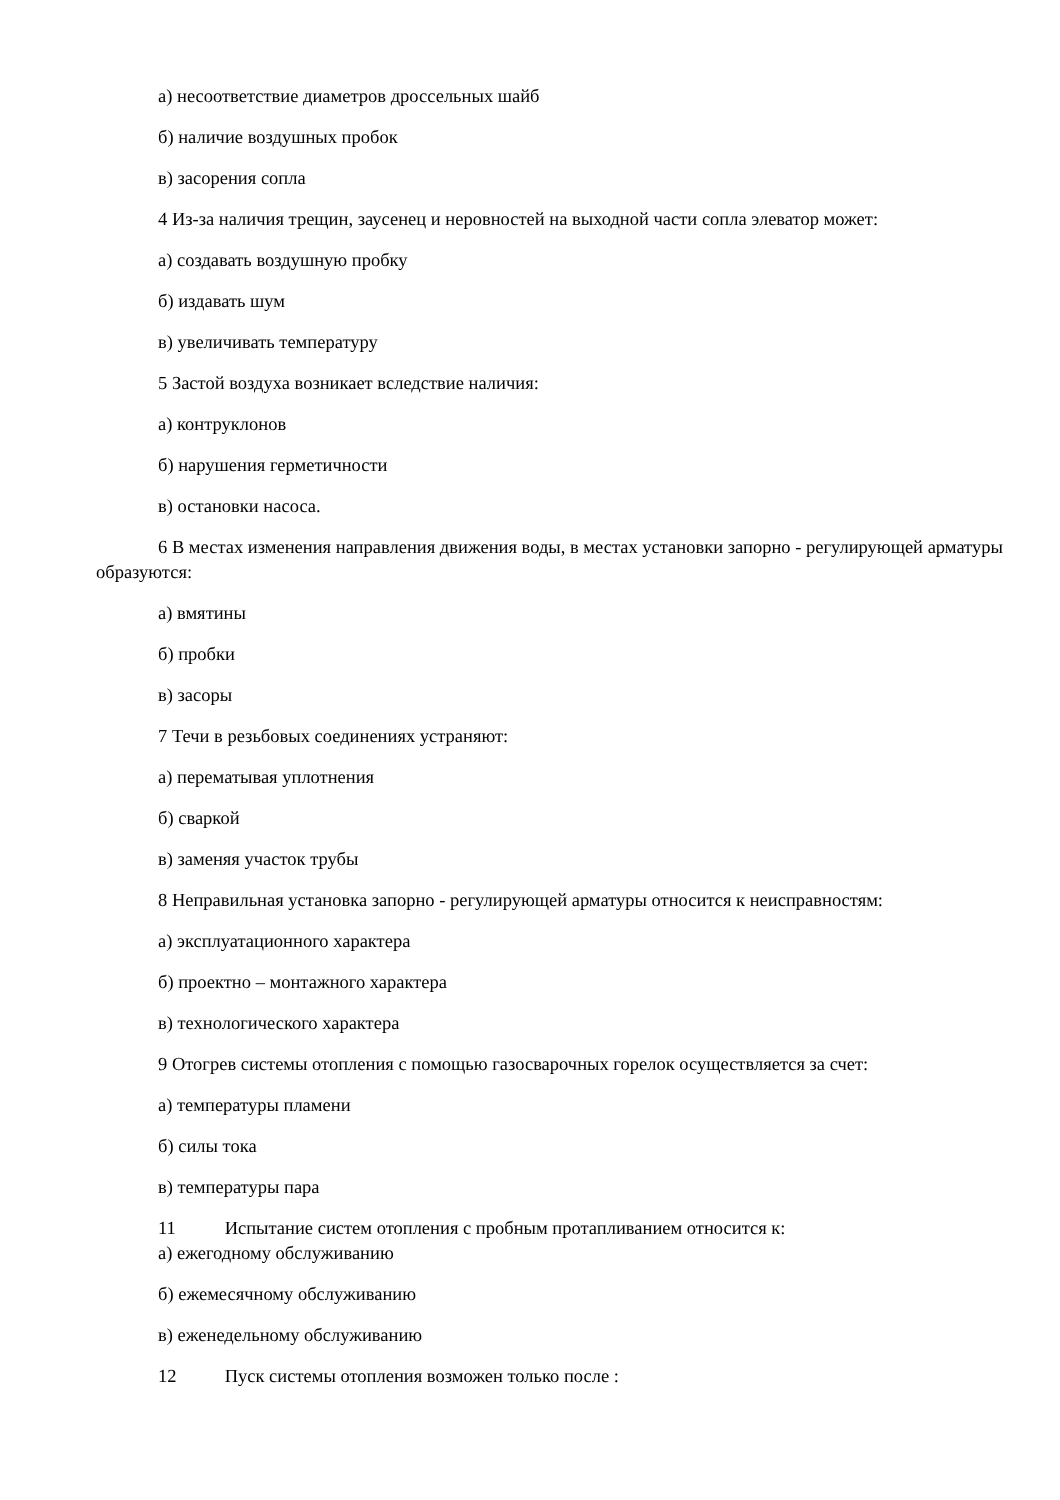а) несоответствие диаметров дроссельных шайб
б) наличие воздушных пробок
в) засорения сопла
4 Из-за наличия трещин, заусенец и неровностей на выходной части сопла элеватор может:
а) создавать воздушную пробку
б) издавать шум
в) увеличивать температуру
5 Застой воздуха возникает вследствие наличия:
а) контруклонов
б) нарушения герметичности
в) остановки насоса.
6 В местах изменения направления движения воды, в местах установки запорно - регулирующей арматуры образуются:
а) вмятины
б) пробки
в) засоры
7 Течи в резьбовых соединениях устраняют:
а) перематывая уплотнения
б) сваркой
в) заменяя участок трубы
8 Неправильная установка запорно - регулирующей арматуры относится к неисправностям:
а) эксплуатационного характера
б) проектно – монтажного характера
в) технологического характера
9 Отогрев системы отопления с помощью газосварочных горелок осуществляется за счет:
а) температуры пламени
б) силы тока
в) температуры пара
11 Испытание систем отопления с пробным протапливанием относится к:
а) ежегодному обслуживанию
б) ежемесячному обслуживанию
в) еженедельному обслуживанию
12 Пуск системы отопления возможен только после :